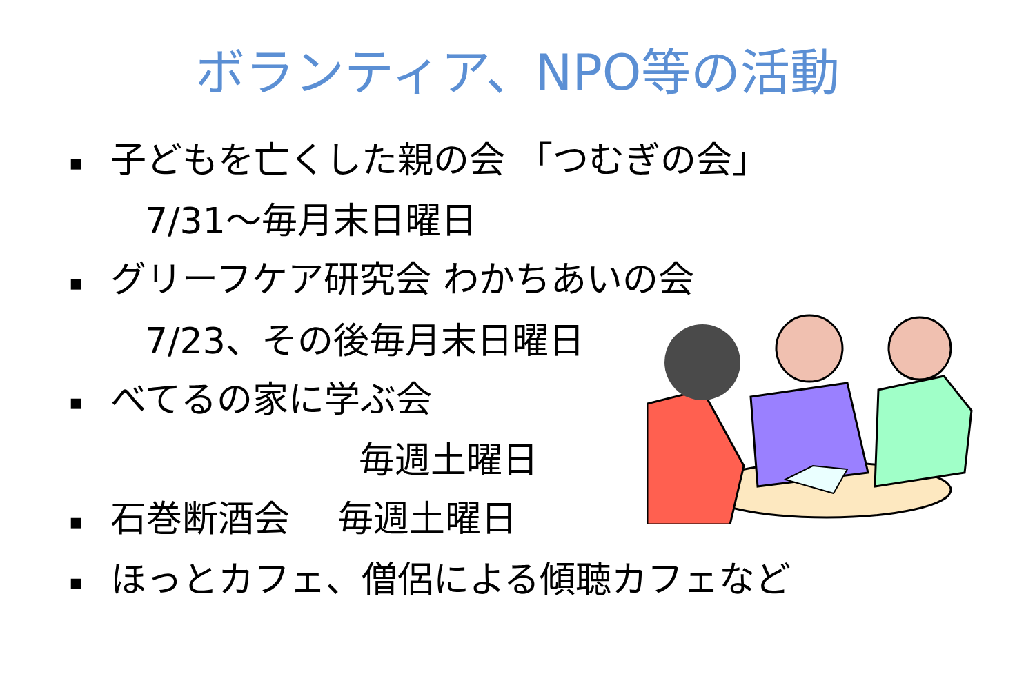ボランティア、NPO等の活動
▪ 子どもを亡くした親の会 「つむぎの会」
7/31～毎月末日曜日
▪ グリーフケア研究会 わかちあいの会
7/23、その後毎月末日曜日
▪ べてるの家に学ぶ会
毎週土曜日
▪ 石巻断酒会　 毎週土曜日
▪ ほっとカフェ、僧侶による傾聴カフェなど